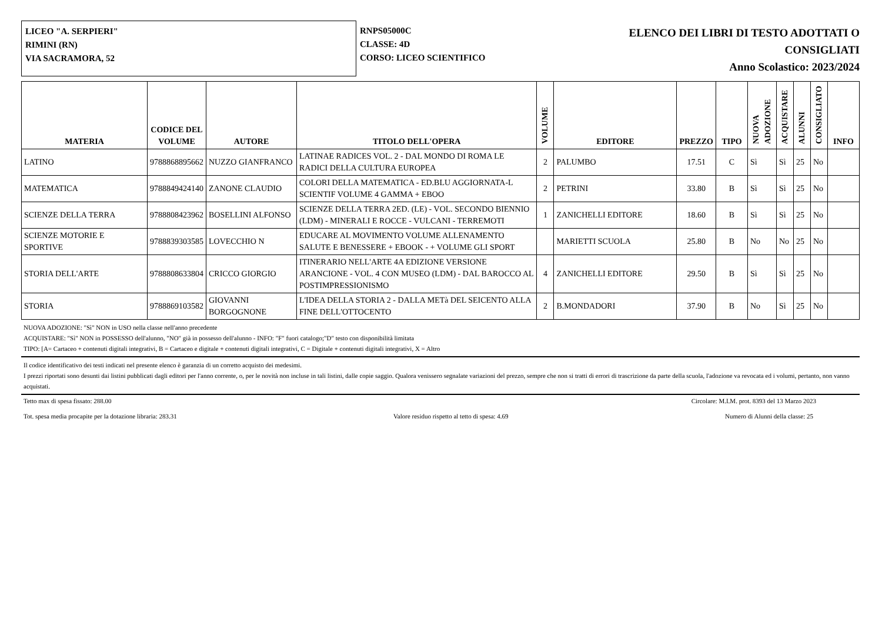LICEO "A. SERPIERI"
RIMINI (RN)
VIA SACRAMORA, 52
RNPS05000C
CLASSE: 4D
CORSO: LICEO SCIENTIFICO
ELENCO DEI LIBRI DI TESTO ADOTTATI O
CONSIGLIATI
Anno Scolastico: 2023/2024
| MATERIA | CODICE DEL VOLUME | AUTORE | TITOLO DELL'OPERA | VOLUME | EDITORE | PREZZO | TIPO | NUOVA ADOZIONE | ACQUISTARE | ALUNNI | CONSIGLIATO | INFO |
| --- | --- | --- | --- | --- | --- | --- | --- | --- | --- | --- | --- | --- |
| LATINO | 9788868895662 | NUZZO GIANFRANCO | LATINAE RADICES VOL. 2 - DAL MONDO DI ROMA LE RADICI DELLA CULTURA EUROPEA | 2 | PALUMBO | 17.51 | C | Sì | Sì | 25 | No | |
| MATEMATICA | 9788849424140 | ZANONE CLAUDIO | COLORI DELLA MATEMATICA - ED.BLU AGGIORNATA-L SCIENTIF VOLUME 4 GAMMA + EBOO | 2 | PETRINI | 33.80 | B | Sì | Sì | 25 | No | |
| SCIENZE DELLA TERRA | 9788808423962 | BOSELLINI ALFONSO | SCIENZE DELLA TERRA 2ED. (LE) - VOL. SECONDO BIENNIO (LDM) - MINERALI E ROCCE - VULCANI - TERREMOTI | 1 | ZANICHELLI EDITORE | 18.60 | B | Sì | Sì | 25 | No | |
| SCIENZE MOTORIE E SPORTIVE | 9788839303585 | LOVECCHIO N | EDUCARE AL MOVIMENTO VOLUME ALLENAMENTO SALUTE E BENESSERE + EBOOK - + VOLUME GLI SPORT | | MARIETTI SCUOLA | 25.80 | B | No | No | 25 | No | |
| STORIA DELL'ARTE | 9788808633804 | CRICCO GIORGIO | ITINERARIO NELL'ARTE 4A EDIZIONE VERSIONE ARANCIONE - VOL. 4 CON MUSEO (LDM) - DAL BAROCCO AL POSTIMPRESSIONISMO | 4 | ZANICHELLI EDITORE | 29.50 | B | Sì | Sì | 25 | No | |
| STORIA | 9788869103582 | GIOVANNI BORGOGNONE | L'IDEA DELLA STORIA 2 - DALLA METà DEL SEICENTO ALLA FINE DELL'OTTOCENTO | 2 | B.MONDADORI | 37.90 | B | No | Sì | 25 | No | |
NUOVA ADOZIONE: "Sì" NON in USO nella classe nell'anno precedente
ACQUISTARE: "Sì" NON in POSSESSO dell'alunno, "NO" già in possesso dell'alunno - INFO: "F" fuori catalogo;"D" testo con disponibilità limitata
TIPO: [A= Cartaceo + contenuti digitali integrativi, B = Cartaceo e digitale + contenuti digitali integrativi, C = Digitale + contenuti digitali integrativi, X = Altro
Il codice identificativo dei testi indicati nel presente elenco è garanzia di un corretto acquisto dei medesimi.
I prezzi riportati sono desunti dai listini pubblicati dagli editori per l'anno corrente, o, per le novità non incluse in tali listini, dalle copie saggio. Qualora venissero segnalate variazioni del prezzo, sempre che non si tratti di errori di trascrizione da parte della scuola, l'adozione va revocata ed i volumi, pertanto, non vanno acquistati.
Tetto max di spesa fissato: 288.00 Circolare: M.I.M. prot. 8393 del 13 Marzo 2023
Tot. spesa media procapite per la dotazione libraria: 283.31 Valore residuo rispetto al tetto di spesa: 4.69 Numero di Alunni della classe: 25